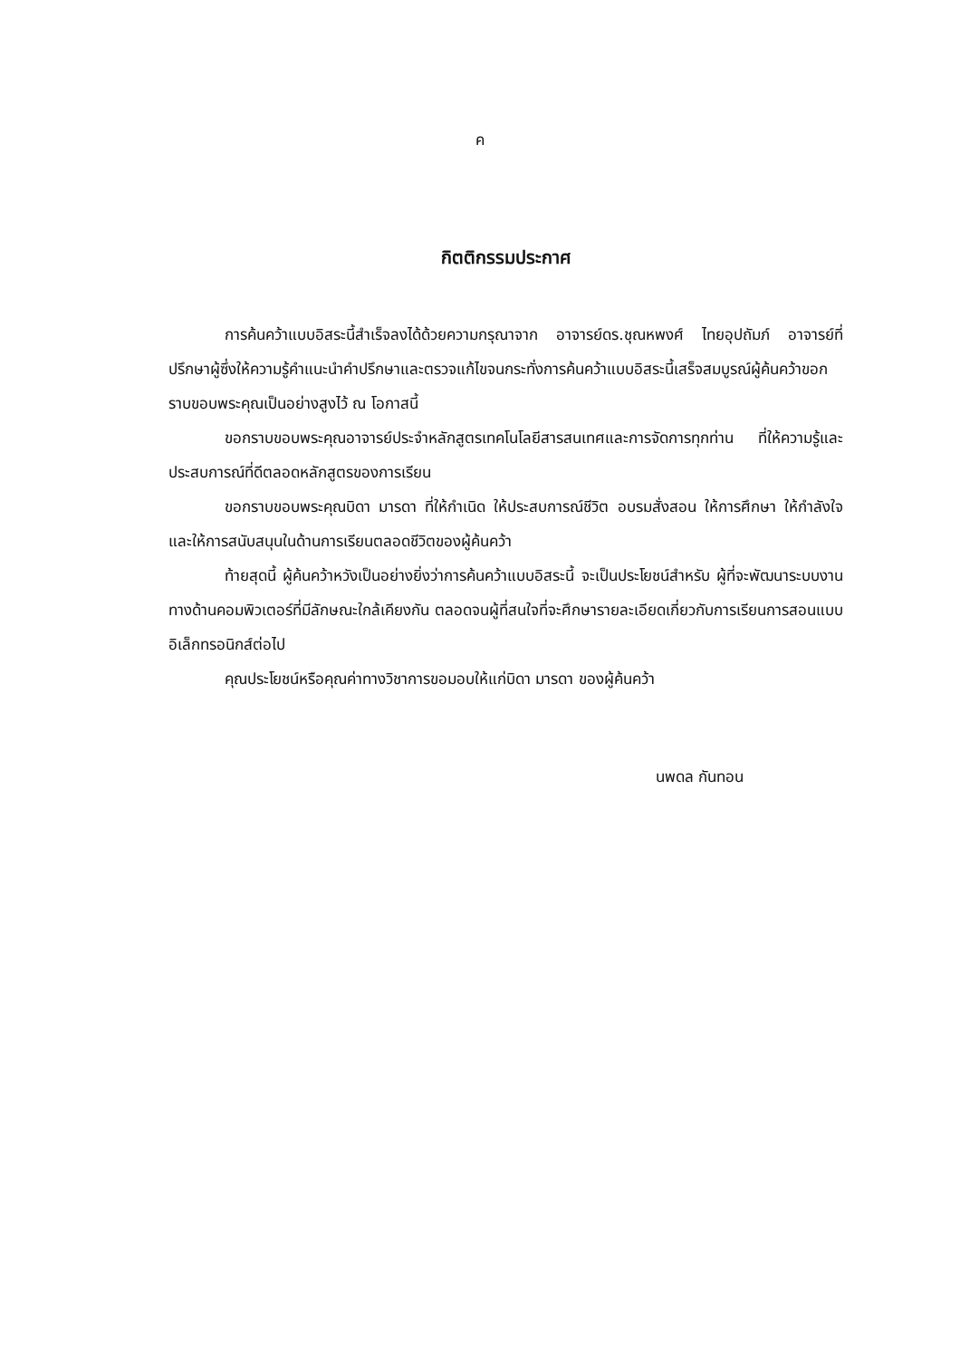ค
กิตติกรรมประกาศ
การค้นคว้าแบบอิสระนี้สำเร็จลงได้ด้วยความกรุณาจาก อาจารย์ดร.ชุณหพงศ์ ไทยอุปถัมภ์ อาจารย์ที่ปรึกษาผู้ซึ่งให้ความรู้คำแนะนำคำปรึกษาและตรวจแก้ไขจนกระทั่งการค้นคว้าแบบอิสระนี้เสร็จสมบูรณ์ผู้ค้นคว้าขอกราบขอบพระคุณเป็นอย่างสูงไว้ ณ โอกาสนี้
ขอกราบขอบพระคุณอาจารย์ประจำหลักสูตรเทคโนโลยีสารสนเทศและการจัดการทุกท่าน ที่ให้ความรู้และประสบการณ์ที่ดีตลอดหลักสูตรของการเรียน
ขอกราบขอบพระคุณบิดา มารดา ที่ให้กำเนิด ให้ประสบการณ์ชีวิต อบรมสั่งสอน ให้การศึกษา ให้กำลังใจ และให้การสนับสนุนในด้านการเรียนตลอดชีวิตของผู้ค้นคว้า
ท้ายสุดนี้ ผู้ค้นคว้าหวังเป็นอย่างยิ่งว่าการค้นคว้าแบบอิสระนี้ จะเป็นประโยชน์สำหรับ ผู้ที่จะพัฒนาระบบงานทางด้านคอมพิวเตอร์ที่มีลักษณะใกล้เคียงกัน ตลอดจนผู้ที่สนใจที่จะศึกษารายละเอียดเกี่ยวกับการเรียนการสอนแบบอิเล็กทรอนิกส์ต่อไป
คุณประโยชน์หรือคุณค่าทางวิชาการขอมอบให้แก่บิดา มารดา ของผู้ค้นคว้า
นพดล กันทอน